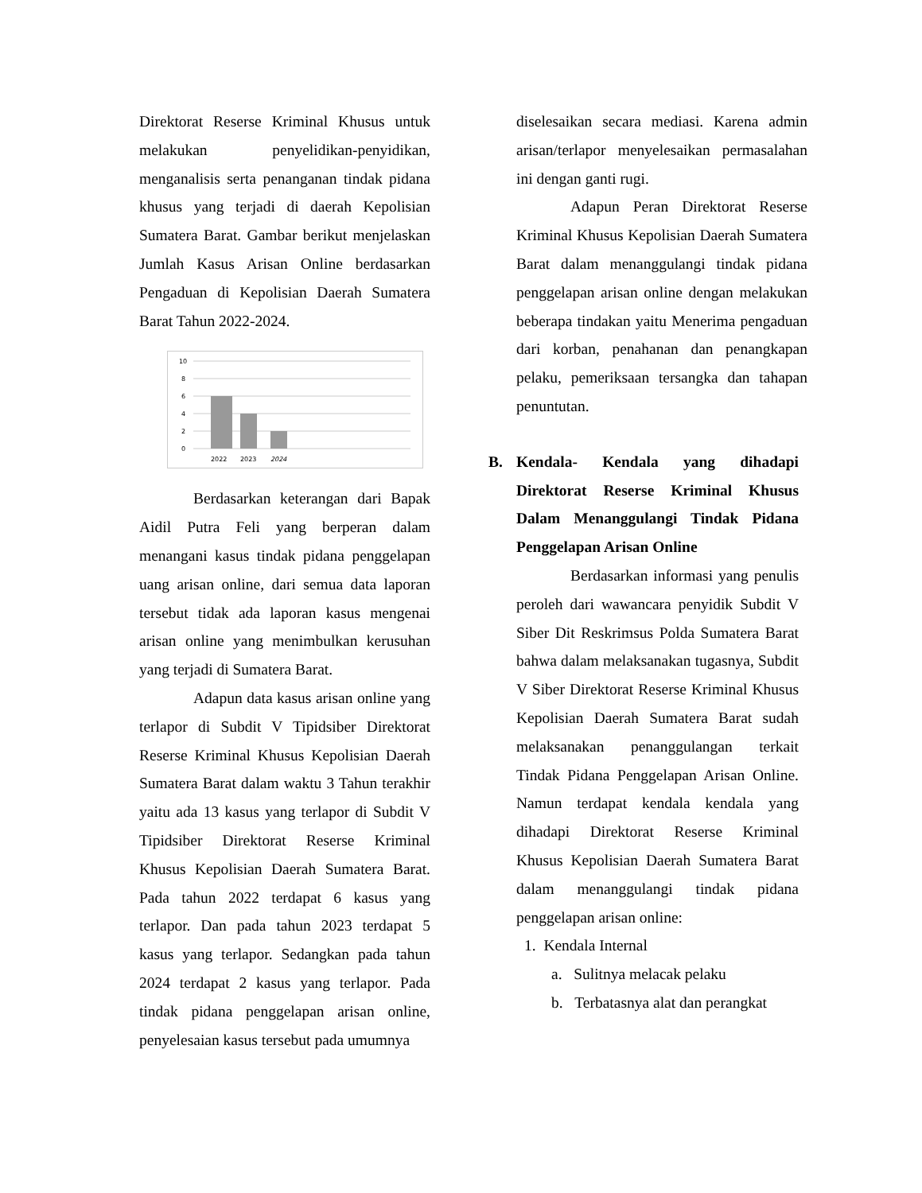Direktorat Reserse Kriminal Khusus untuk melakukan penyelidikan-penyidikan, menganalisis serta penanganan tindak pidana khusus yang terjadi di daerah Kepolisian Sumatera Barat. Gambar berikut menjelaskan Jumlah Kasus Arisan Online berdasarkan Pengaduan di Kepolisian Daerah Sumatera Barat Tahun 2022-2024.
10
8
6
4
2
0
2022
2023
2024
Berdasarkan keterangan dari Bapak Aidil Putra Feli yang berperan dalam menangani kasus tindak pidana penggelapan uang arisan online, dari semua data laporan tersebut tidak ada laporan kasus mengenai arisan online yang menimbulkan kerusuhan yang terjadi di Sumatera Barat.
Adapun data kasus arisan online yang terlapor di Subdit V Tipidsiber Direktorat Reserse Kriminal Khusus Kepolisian Daerah Sumatera Barat dalam waktu 3 Tahun terakhir yaitu ada 13 kasus yang terlapor di Subdit V Tipidsiber Direktorat Reserse Kriminal Khusus Kepolisian Daerah Sumatera Barat. Pada tahun 2022 terdapat 6 kasus yang terlapor. Dan pada tahun 2023 terdapat 5 kasus yang terlapor. Sedangkan pada tahun 2024 terdapat 2 kasus yang terlapor. Pada tindak pidana penggelapan arisan online, penyelesaian kasus tersebut pada umumnya
diselesaikan secara mediasi. Karena admin arisan/terlapor menyelesaikan permasalahan ini dengan ganti rugi.
Adapun Peran Direktorat Reserse Kriminal Khusus Kepolisian Daerah Sumatera Barat dalam menanggulangi tindak pidana penggelapan arisan online dengan melakukan beberapa tindakan yaitu Menerima pengaduan dari korban, penahanan dan penangkapan pelaku, pemeriksaan tersangka dan tahapan penuntutan.
B. Kendala- Kendala yang dihadapi Direktorat Reserse Kriminal Khusus Dalam Menanggulangi Tindak Pidana Penggelapan Arisan Online
Berdasarkan informasi yang penulis peroleh dari wawancara penyidik Subdit V Siber Dit Reskrimsus Polda Sumatera Barat bahwa dalam melaksanakan tugasnya, Subdit V Siber Direktorat Reserse Kriminal Khusus Kepolisian Daerah Sumatera Barat sudah melaksanakan penanggulangan terkait Tindak Pidana Penggelapan Arisan Online. Namun terdapat kendala kendala yang dihadapi Direktorat Reserse Kriminal Khusus Kepolisian Daerah Sumatera Barat dalam menanggulangi tindak pidana penggelapan arisan online:
1. Kendala Internal
a. Sulitnya melacak pelaku
b. Terbatasnya alat dan perangkat